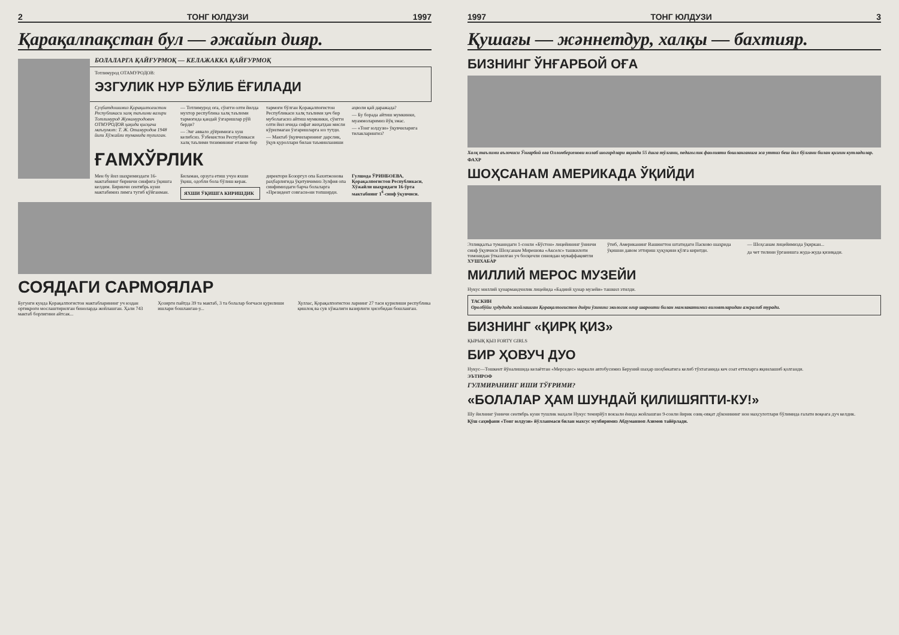2 ТОНГ ЮЛДУЗИ 1997
Қарақалпақстан бул — әжайып дияр.
БОЛАЛАРГА ҚАЙҒУРМОҚ — КЕЛАЖАККА ҚАЙҒУРМОҚ
Тотлимурод ОТАМУРОДОВ:
ЭЗГУЛИК НУР БЎЛИБ ЁҒИЛАДИ
Суҳбатдошимиз Қорақалпоғистон Республикаси халқ таълими вазири Тотлимурод Жумамуродович ОТМУРОДОВ ҳақида қисқача маълумот: Т. Ж. Отамуродов 1948 йили Хўжайли туманида туғилган.
— Тотлимурод оға, сўнгги олти йилда мухтор республика халқ таълими тармоғида қандай ўзгаришлар рўй берди?
— Энг аввало дўёримизга хуш келибсиз. Ўзбекистон Республикаси халқ таълими тизимининг етакчи бир тармоғи бўлган Қорақалпоғистон Республикаси халқ таълими ҳеч бир муболағасиз айтиш мумкинки, сўнгги олти йил ичида сифат жиҳатдан мисли кўрилмаган ўзгаришларга юз тутди.
— Мактаб ўқувчиларининг дарслик, ўқув қуроллари билан таъминланиши аҳволи қай даражада?
— Бу борада айтиш мумкинки, муаммоларимиз йўқ эмас.
— «Тонг юлдузи» ўқувчиларига тилакларингиз?
ҒАМХЎРЛИК
Мен бу йил шаҳримиздаги 16-мактабнинг биринчи синфига ўқишга келдим. Биринчи сентябрь куни мактабимиз лимга тугиб қўйганман.
Биламан, орзуга етиш учун яхши ўқиш, одобли бола бўлиш керак.
ЯХШИ ЎҚИШГА КИРИШДИК
директори Бозоргул опа Бахитжонова раҳбарлигида ўқитувчимиз Зулфия опа синфимиздаги барча болаларга «Президент совғаси»ни топширди.
Гулшода ЎРИНБОЕВА, Қорақалпоғистон Республикаси, Хўжайли шаҳридаги 16-ўрта мактабнинг 1<sup>б</sup>-синф ўқувчиси.
СОЯДАГИ САРМОЯЛАР
Бугунги кунда Қорақалпоғистон мактабларининг уч юздан ортиқроғи мослаштирилган биноларда жойлашган. Ҳали 743 мактаб борлигини айтсак...
Ҳозирги пайтда 39 та мактаб, 3 та болалар боғчаси қурилиши ишлари бошланган-у...
Хуллас, Қорақалпоғистон ларнинг 27 таси қурилиши республика қишлоқ ва сув хўжалиги вазирлиги ҳисобидан бошланган.
1997 ТОНГ ЮЛДУЗИ 3
Қушағы — жәннетдур, халқы — бахтияр.
БИЗНИНГ ЎНҒАРБОЙ ОҒА
Халқ таълими аълочиси Ўнғарбой оға Олломбергенови юзлаб шогирдлари яқинда 55 ёшга тўлгани, педагоглик фаолияти бошланганига эса уттиз беш йил бўлгани билан қизғин кутладилар.
ФАХР
ШОҲСАНАМ АМЕРИКАДА ЎҚИЙДИ
Эллиққалъа туманидаги 1-сонли «Бўстон» лицейининг ўнинчи синф ўқувчиси Шоҳсанам Мирешова «Акселс» ташкилоти томонидан ўтказилган уч босқичли синовдан муваффақиятли ўтиб, Американинг Вашингтон штатидаги Пасково шаҳрида ўқишни давом эттириш ҳуқуқини қўлга киритди.
— Шоҳсанам лицейимизда ўқиркан...
да чет тилини ўрганишга жуда-жуда қизиқади.
ХУШХАБАР
МИЛЛИЙ МЕРОС МУЗЕЙИ
Нукус миллий ҳунармандчилик лицейида «Бадиий ҳунар музейи» ташкил этилди.
ТАСКИН
Оролбўйи ҳудудида жойлашган Қорақалпоғистон диёри ўзининг экологик оғир шароити билан мамлакатимиз вилоятларидан ажралиб туради.
БИЗНИНГ «ҚИРҚ ҚИЗ»
ҚЫРЫҚ ҚЫЗ FORTY GIRLS
БИР ҲОВУЧ ДУО
Нукус—Тошкент йўналишида келаётган «Мерседес» маркали автобусимиз Беруний шаҳар шоҳбекатига келиб тўхтаганида кеч соат еттиларга яқинлашиб қолганди.
ЭЪТИРОФ
ГУЛМИРАНИНГ ИШИ ТЎҒРИМИ?
«БОЛАЛАР ҲАМ ШУНДАЙ ҚИЛИШЯПТИ-КУ!»
Шу йилнинг ўнинчи сентябрь куни тушлик маҳали Нукус темирйўл вокзали ёнида жойлашган 9-сонли йирик озиқ-овқат дўконининг нон маҳсулотлари бўлимида ғалати воқеага дуч келдик.
Қўш саҳифани «Тонг юлдузи» йўлланмаси билан махсус мухбиримиз Абдуманноп Азимов тайёрлади.